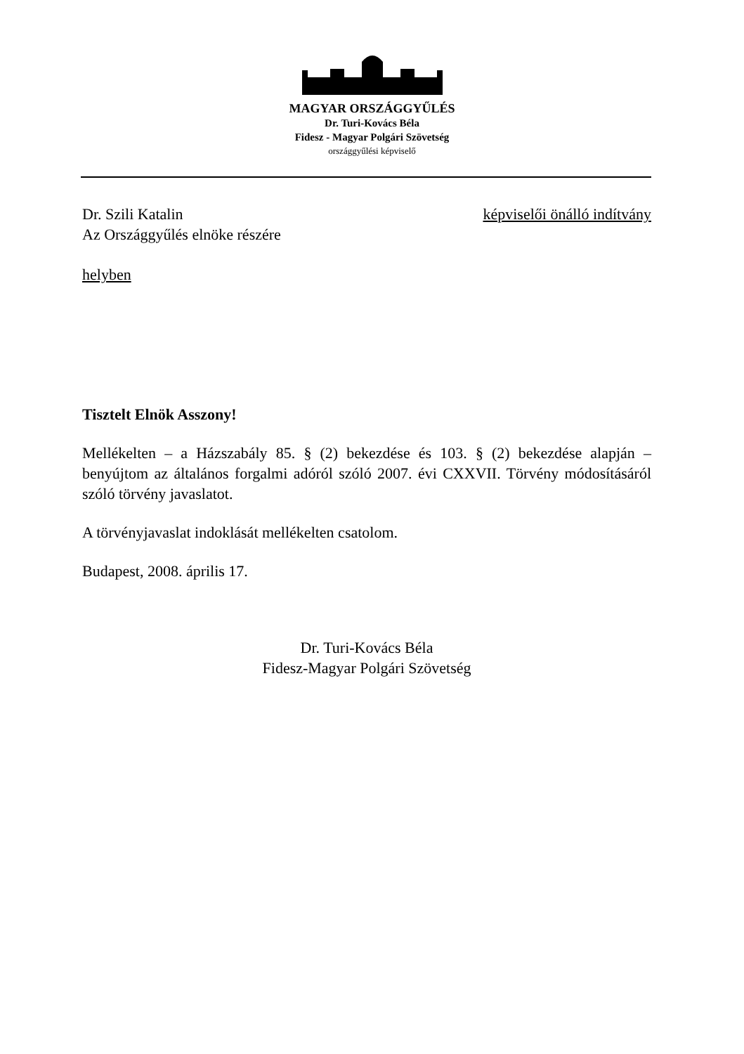MAGYAR ORSZÁGGYŰLÉS
Dr. Turi-Kovács Béla
Fidesz - Magyar Polgári Szövetség
országgyűlési képviselő
Dr. Szili Katalin képviselői önálló indítvány
Az Országgyűlés elnöke részére
helyben
Tisztelt Elnök Asszony!
Mellékelten – a Házszabály 85. § (2) bekezdése és 103. § (2) bekezdése alapján – benyújtom az általános forgalmi adóról szóló 2007. évi CXXVII. Törvény módosításáról szóló törvény javaslatot.
A törvényjavaslat indoklását mellékelten csatolom.
Budapest, 2008. április 17.
Dr. Turi-Kovács Béla
Fidesz-Magyar Polgári Szövetség